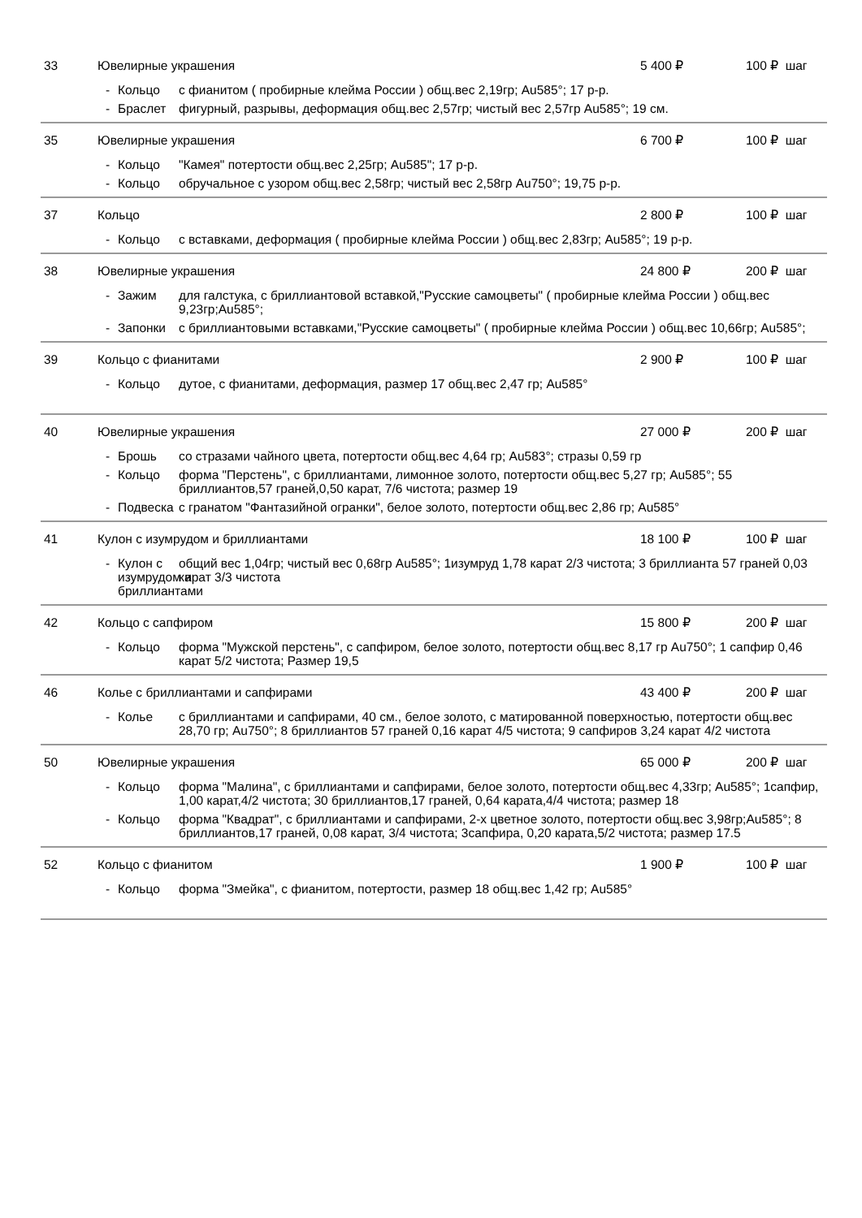33 Ювелирные украшения 5 400 ₽ 100 ₽ шаг
- Кольцо с фианитом ( пробирные клейма России ) общ.вес 2,19гр; Au585°; 17 р-р.
- Браслет фигурный, разрывы, деформация общ.вес 2,57гр; чистый вес 2,57гр Au585°; 19 см.
35 Ювелирные украшения 6 700 ₽ 100 ₽ шаг
- Кольцо "Камея" потертости общ.вес 2,25гр; Au585"; 17 р-р.
- Кольцо обручальное с узором общ.вес 2,58гр; чистый вес 2,58гр Au750°; 19,75 р-р.
37 Кольцо 2 800 ₽ 100 ₽ шаг
- Кольцо с вставками, деформация ( пробирные клейма России ) общ.вес 2,83гр; Au585°; 19 р-р.
38 Ювелирные украшения 24 800 ₽ 200 ₽ шаг
- Зажим для галстука, с бриллиантовой вставкой,"Русские самоцветы" ( пробирные клейма России ) общ.вес 9,23гр;Au585°;
- Запонки с бриллиантовыми вставками,"Русские самоцветы" ( пробирные клейма России ) общ.вес 10,66гр; Au585°;
39 Кольцо с фианитами 2 900 ₽ 100 ₽ шаг
- Кольцо дутое, с фианитами, деформация, размер 17 общ.вес 2,47 гр; Au585°
40 Ювелирные украшения 27 000 ₽ 200 ₽ шаг
- Брошь со стразами чайного цвета, потертости общ.вес 4,64 гр; Au583°; стразы 0,59 гр
- Кольцо форма "Перстень", с бриллиантами, лимонное золото, потертости общ.вес 5,27 гр; Au585°; 55 бриллиантов,57 граней,0,50 карат, 7/6 чистота; размер 19
- Подвеска с гранатом "Фантазийной огранки", белое золото, потертости общ.вес 2,86 гр; Au585°
41
Кулон с изумрудом и бриллиантами
18 100 ₽ 100 ₽ шаг
- Кулон с изумрудом и бриллиантами
общий вес 1,04гр; чистый вес 0,68гр Au585°; 1изумруд 1,78 карат 2/3 чистота; 3 бриллианта 57 граней 0,03 карат 3/3 чистота
42 Кольцо с сапфиром 15 800 ₽ 200 ₽ шаг
- Кольцо форма "Мужской перстень", с сапфиром, белое золото, потертости общ.вес 8,17 гр Au750°; 1 сапфир 0,46 карат 5/2 чистота; Размер 19,5
46
Колье с бриллиантами и сапфирами
43 400 ₽ 200 ₽ шаг
- Колье с бриллиантами и сапфирами, 40 см., белое золото, с матированной поверхностью, потертости общ.вес 28,70 гр; Au750°; 8 бриллиантов 57 граней 0,16 карат 4/5 чистота; 9 сапфиров 3,24 карат 4/2 чистота
50 Ювелирные украшения 65 000 ₽ 200 ₽ шаг
- Кольцо форма "Малина", с бриллиантами и сапфирами, белое золото, потертости общ.вес 4,33гр; Au585°; 1сапфир, 1,00 карат,4/2 чистота; 30 бриллиантов,17 граней, 0,64 карата,4/4 чистота; размер 18
- Кольцо форма "Квадрат", с бриллиантами и сапфирами, 2-х цветное золото, потертости общ.вес 3,98гр;Au585°; 8 бриллиантов,17 граней, 0,08 карат, 3/4 чистота; 3сапфира, 0,20 карата,5/2 чистота; размер 17.5
52 Кольцо с фианитом 1 900 ₽ 100 ₽ шаг
- Кольцо форма "Змейка", с фианитом, потертости, размер 18 общ.вес 1,42 гр; Au585°